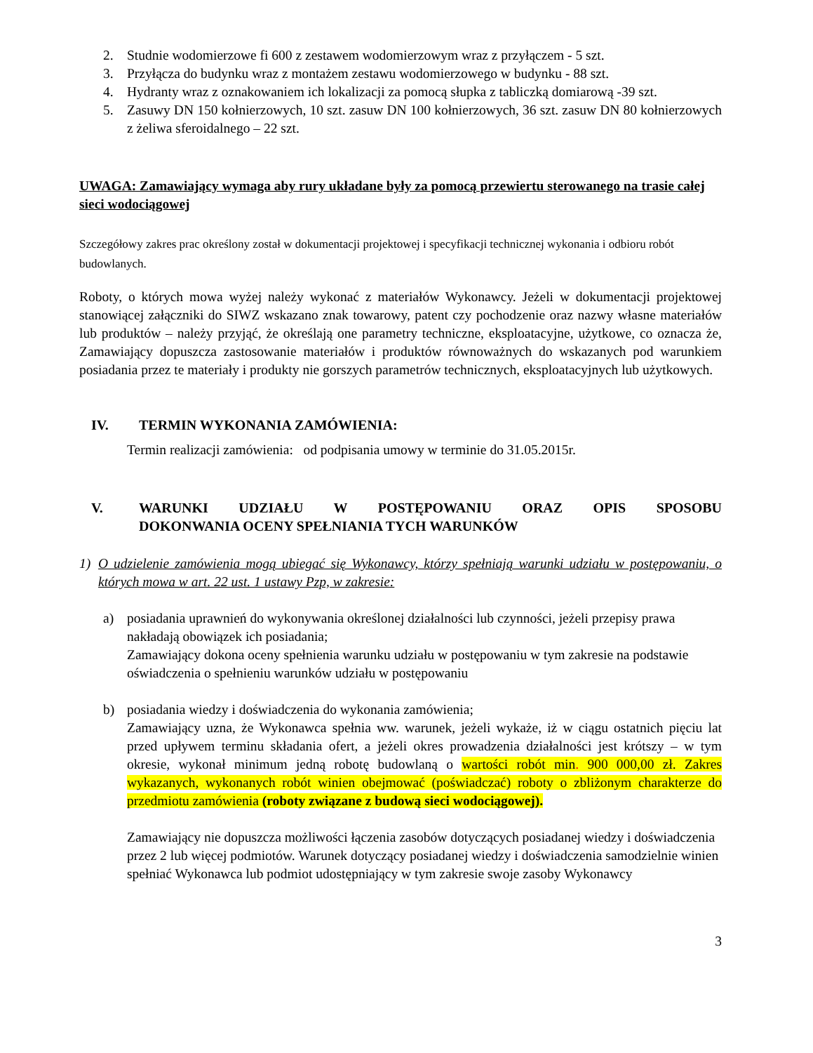2. Studnie wodomierzowe fi 600 z zestawem wodomierzowym wraz z przyłączem - 5 szt.
3. Przyłącza do budynku wraz z montażem zestawu wodomierzowego w budynku - 88 szt.
4. Hydranty wraz z oznakowaniem ich lokalizacji za pomocą słupka z tabliczką domiarową -39 szt.
5. Zasuwy DN 150 kołnierzowych, 10 szt. zasuw DN 100 kołnierzowych, 36 szt. zasuw DN 80 kołnierzowych z żeliwa sferoidalnego – 22 szt.
UWAGA: Zamawiający wymaga aby rury układane były za pomocą przewiertu sterowanego na trasie całej sieci wodociągowej
Szczegółowy zakres prac określony został w dokumentacji projektowej i specyfikacji technicznej wykonania i odbioru robót budowlanych.
Roboty, o których mowa wyżej należy wykonać z materiałów Wykonawcy. Jeżeli w dokumentacji projektowej stanowiącej załączniki do SIWZ wskazano znak towarowy, patent czy pochodzenie oraz nazwy własne materiałów lub produktów – należy przyjąć, że określają one parametry techniczne, eksploatacyjne, użytkowe, co oznacza że, Zamawiający dopuszcza zastosowanie materiałów i produktów równoważnych do wskazanych pod warunkiem posiadania przez te materiały i produkty nie gorszych parametrów technicznych, eksploatacyjnych lub użytkowych.
IV. TERMIN WYKONANIA ZAMÓWIENIA:
Termin realizacji zamówienia: od podpisania umowy w terminie do 31.05.2015r.
V. WARUNKI UDZIAŁU W POSTĘPOWANIU ORAZ OPIS SPOSOBU DOKONWANIA OCENY SPEŁNIANIA TYCH WARUNKÓW
1) O udzielenie zamówienia mogą ubiegać się Wykonawcy, którzy spełniają warunki udziału w postępowaniu, o których mowa w art. 22 ust. 1 ustawy Pzp, w zakresie:
a) posiadania uprawnień do wykonywania określonej działalności lub czynności, jeżeli przepisy prawa nakładają obowiązek ich posiadania;
Zamawiający dokona oceny spełnienia warunku udziału w postępowaniu w tym zakresie na podstawie oświadczenia o spełnieniu warunków udziału w postępowaniu
b) posiadania wiedzy i doświadczenia do wykonania zamówienia;
Zamawiający uzna, że Wykonawca spełnia ww. warunek, jeżeli wykaże, iż w ciągu ostatnich pięciu lat przed upływem terminu składania ofert, a jeżeli okres prowadzenia działalności jest krótszy – w tym okresie, wykonał minimum jedną robotę budowlaną o wartości robót min. 900 000,00 zł. Zakres wykazanych, wykonanych robót winien obejmować (poświadczać) roboty o zbliżonym charakterze do przedmiotu zamówienia (roboty związane z budową sieci wodociągowej).
Zamawiający nie dopuszcza możliwości łączenia zasobów dotyczących posiadanej wiedzy i doświadczenia przez 2 lub więcej podmiotów. Warunek dotyczący posiadanej wiedzy i doświadczenia samodzielnie winien spełniać Wykonawca lub podmiot udostępniający w tym zakresie swoje zasoby Wykonawcy
3